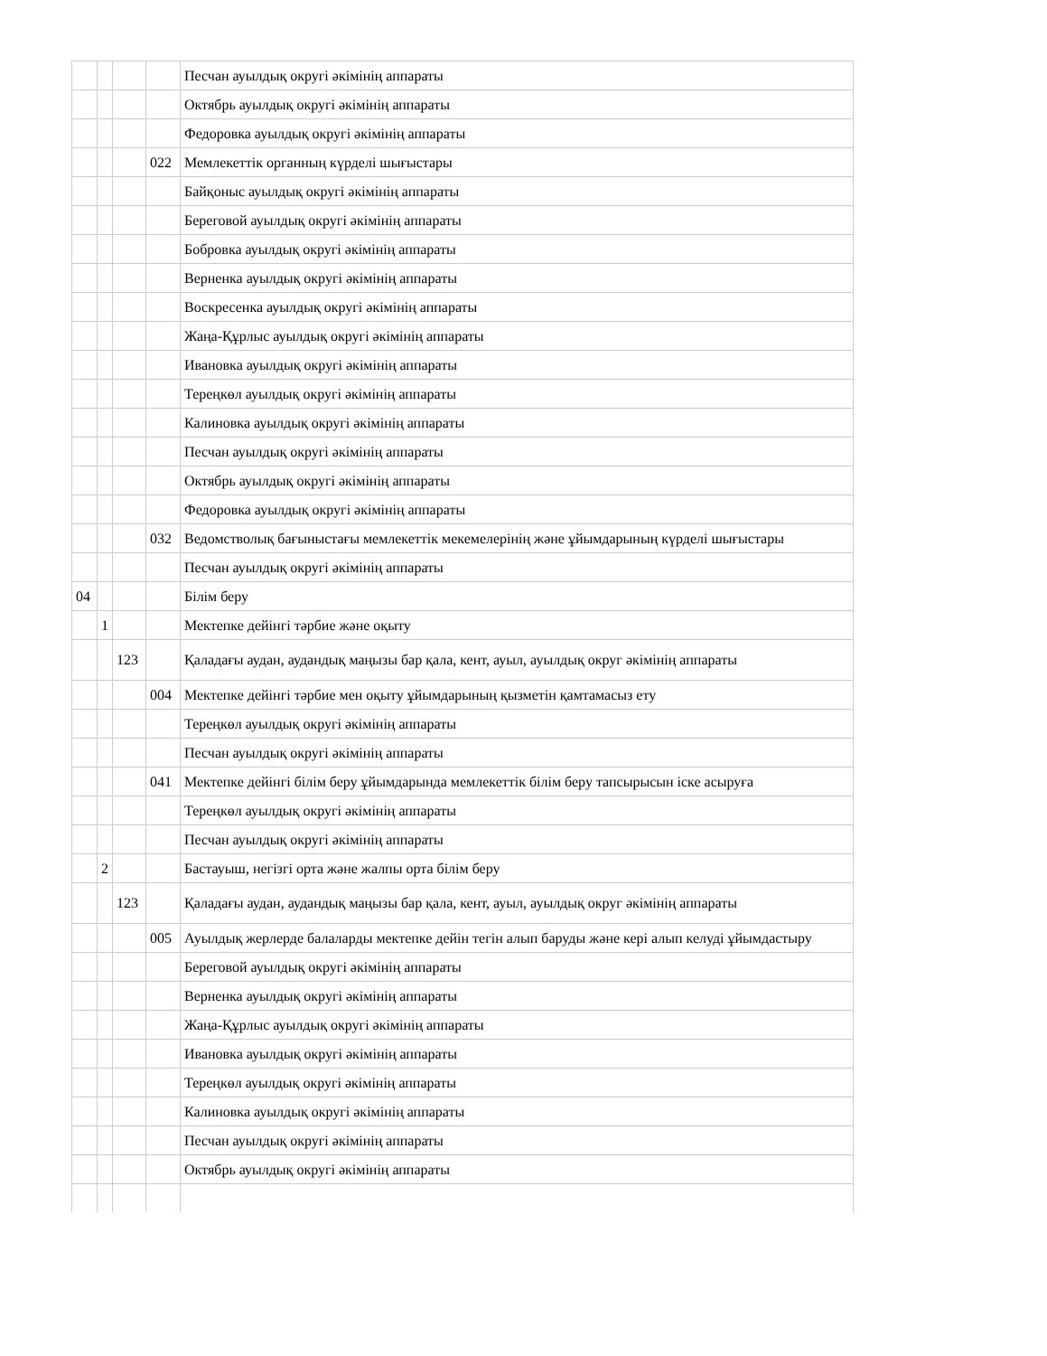| | | | | Песчан ауылдық округі әкімінің аппараты |
| | | | | Октябрь ауылдық округі әкімінің аппараты |
| | | | | Федоровка ауылдық округі әкімінің аппараты |
| | | | 022 | Мемлекеттік органның күрделі шығыстары |
| | | | | Байқоныс ауылдық округі әкімінің аппараты |
| | | | | Береговой ауылдық округі әкімінің аппараты |
| | | | | Бобровка ауылдық округі әкімінің аппараты |
| | | | | Верненка ауылдық округі әкімінің аппараты |
| | | | | Воскресенка ауылдық округі әкімінің аппараты |
| | | | | Жаңа-Құрлыс ауылдық округі әкімінің аппараты |
| | | | | Ивановка ауылдық округі әкімінің аппараты |
| | | | | Тереңкөл ауылдық округі әкімінің аппараты |
| | | | | Калиновка ауылдық округі әкімінің аппараты |
| | | | | Песчан ауылдық округі әкімінің аппараты |
| | | | | Октябрь ауылдық округі әкімінің аппараты |
| | | | | Федоровка ауылдық округі әкімінің аппараты |
| | | | 032 | Ведомстволық бағыныстағы мемлекеттік мекемелерінің және ұйымдарының күрделі шығыстары |
| | | | | Песчан ауылдық округі әкімінің аппараты |
| 04 | | | | Білім беру |
| | 1 | | | Мектепке дейінгі тәрбие және оқыту |
| | | 123 | | Қаладағы аудан, аудандық маңызы бар қала, кент, ауыл, ауылдық округ әкімінің аппараты |
| | | | 004 | Мектепке дейінгі тәрбие мен оқыту ұйымдарының қызметін қамтамасыз ету |
| | | | | Тереңкөл ауылдық округі әкімінің аппараты |
| | | | | Песчан ауылдық округі әкімінің аппараты |
| | | | 041 | Мектепке дейінгі білім беру ұйымдарында мемлекеттік білім беру тапсырысын іске асыруға |
| | | | | Тереңкөл ауылдық округі әкімінің аппараты |
| | | | | Песчан ауылдық округі әкімінің аппараты |
| | 2 | | | Бастауыш, негізгі орта және жалпы орта білім беру |
| | | 123 | | Қаладағы аудан, аудандық маңызы бар қала, кент, ауыл, ауылдық округ әкімінің аппараты |
| | | | 005 | Ауылдық жерлерде балаларды мектепке дейін тегін алып баруды және кері алып келуді ұйымдастыру |
| | | | | Береговой ауылдық округі әкімінің аппараты |
| | | | | Верненка ауылдық округі әкімінің аппараты |
| | | | | Жаңа-Құрлыс ауылдық округі әкімінің аппараты |
| | | | | Ивановка ауылдық округі әкімінің аппараты |
| | | | | Тереңкөл ауылдық округі әкімінің аппараты |
| | | | | Калиновка ауылдық округі әкімінің аппараты |
| | | | | Песчан ауылдық округі әкімінің аппараты |
| | | | | Октябрь ауылдық округі әкімінің аппараты |